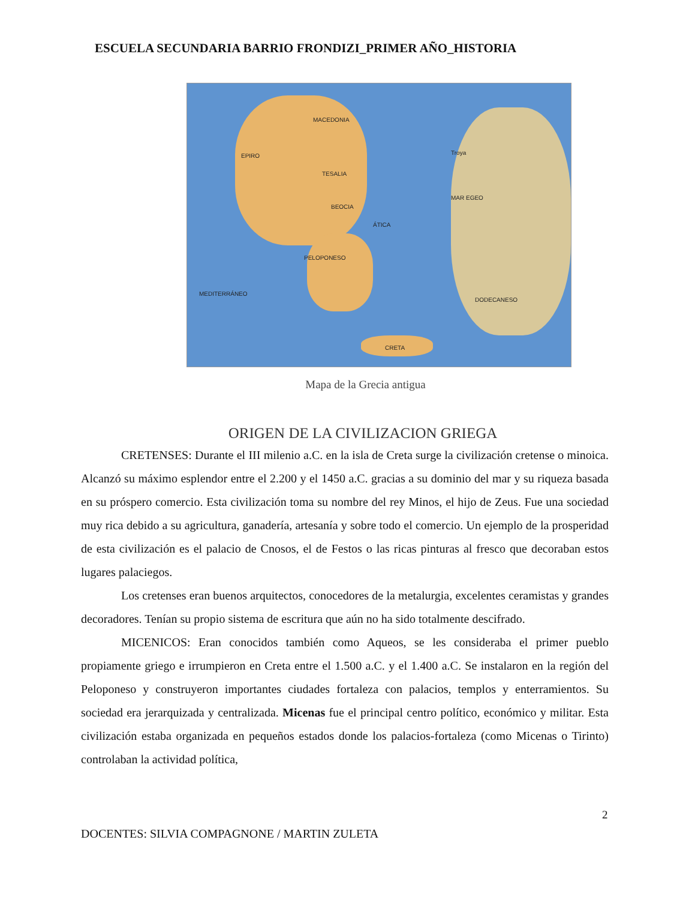ESCUELA SECUNDARIA BARRIO FRONDIZI_PRIMER AÑO_HISTORIA
MACEDONIA
EPIRO
TESALIA
BEOCIA
ÁTICA
PELOPONESO
MAR EGEO
MEDITERRÁNEO
CRETA
Troya
DODECANESO
Mapa de la Grecia antigua
ORIGEN DE LA CIVILIZACION GRIEGA
CRETENSES: Durante el III milenio a.C. en la isla de Creta surge la civilización cretense o minoica. Alcanzó su máximo esplendor entre el 2.200 y el 1450 a.C. gracias a su dominio del mar y su riqueza basada en su próspero comercio. Esta civilización toma su nombre del rey Minos, el hijo de Zeus. Fue una sociedad muy rica debido a su agricultura, ganadería, artesanía y sobre todo el comercio. Un ejemplo de la prosperidad de esta civilización es el palacio de Cnosos, el de Festos o las ricas pinturas al fresco que decoraban estos lugares palaciegos.
Los cretenses eran buenos arquitectos, conocedores de la metalurgia, excelentes ceramistas y grandes decoradores. Tenían su propio sistema de escritura que aún no ha sido totalmente descifrado.
MICENICOS: Eran conocidos también como Aqueos, se les consideraba el primer pueblo propiamente griego e irrumpieron en Creta entre el 1.500 a.C. y el 1.400 a.C. Se instalaron en la región del Peloponeso y construyeron importantes ciudades fortaleza con palacios, templos y enterramientos. Su sociedad era jerarquizada y centralizada. Micenas fue el principal centro político, económico y militar. Esta civilización estaba organizada en pequeños estados donde los palacios-fortaleza (como Micenas o Tirinto) controlaban la actividad política,
2
DOCENTES: SILVIA COMPAGNONE / MARTIN ZULETA